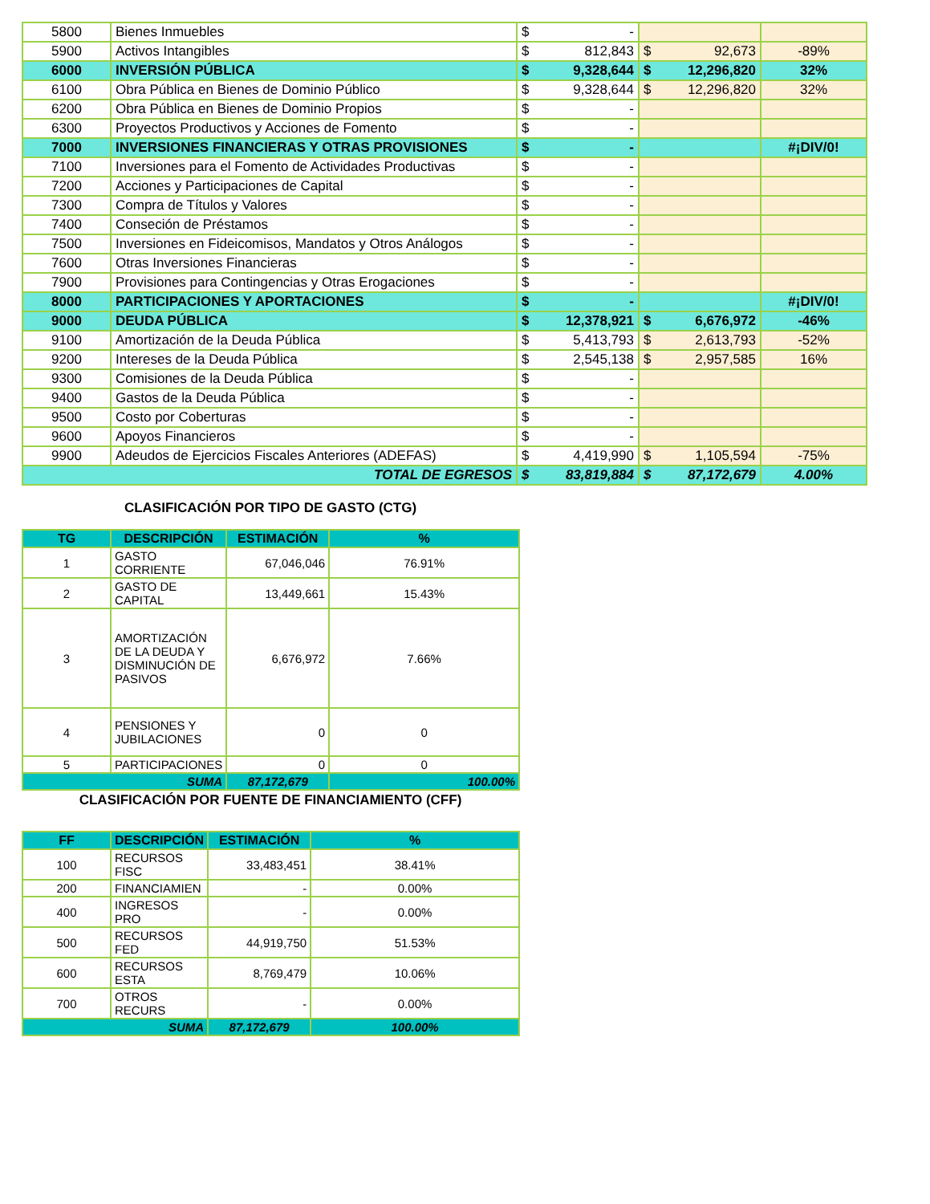| 5800 | Bienes Inmuebles | $ | - | | | |
| 5900 | Activos Intangibles | $ | 812,843 | $ | 92,673 | -89% |
| 6000 | INVERSIÓN PÚBLICA | $ | 9,328,644 | $ | 12,296,820 | 32% |
| 6100 | Obra Pública en Bienes de Dominio Público | $ | 9,328,644 | $ | 12,296,820 | 32% |
| 6200 | Obra Pública en Bienes de Dominio Propios | $ | - | | | |
| 6300 | Proyectos Productivos y Acciones de Fomento | $ | - | | | |
| 7000 | INVERSIONES FINANCIERAS Y OTRAS PROVISIONES | $ | - | | | #¡DIV/0! |
| 7100 | Inversiones para el Fomento de Actividades Productivas | $ | - | | | |
| 7200 | Acciones y Participaciones de Capital | $ | - | | | |
| 7300 | Compra de Títulos y Valores | $ | - | | | |
| 7400 | Conseción de Préstamos | $ | - | | | |
| 7500 | Inversiones en Fideicomisos, Mandatos y Otros Análogos | $ | - | | | |
| 7600 | Otras Inversiones Financieras | $ | - | | | |
| 7900 | Provisiones para Contingencias y Otras Erogaciones | $ | - | | | |
| 8000 | PARTICIPACIONES Y APORTACIONES | $ | - | | | #¡DIV/0! |
| 9000 | DEUDA PÚBLICA | $ | 12,378,921 | $ | 6,676,972 | -46% |
| 9100 | Amortización de la Deuda Pública | $ | 5,413,793 | $ | 2,613,793 | -52% |
| 9200 | Intereses de la Deuda Pública | $ | 2,545,138 | $ | 2,957,585 | 16% |
| 9300 | Comisiones de la Deuda Pública | $ | - | | | |
| 9400 | Gastos de la Deuda Pública | $ | - | | | |
| 9500 | Costo por Coberturas | $ | - | | | |
| 9600 | Apoyos Financieros | $ | - | | | |
| 9900 | Adeudos de Ejercicios Fiscales Anteriores (ADEFAS) | $ | 4,419,990 | $ | 1,105,594 | -75% |
| TOTAL DE EGRESOS | | $ | 83,819,884 | $ | 87,172,679 | 4.00% |
CLASIFICACIÓN POR TIPO DE GASTO (CTG)
| TG | DESCRIPCIÓN | ESTIMACIÓN | % |
| --- | --- | --- | --- |
| 1 | GASTO CORRIENTE | 67,046,046 | 76.91% |
| 2 | GASTO DE CAPITAL | 13,449,661 | 15.43% |
| 3 | AMORTIZACIÓN DE LA DEUDA Y DISMINUCIÓN DE PASIVOS | 6,676,972 | 7.66% |
| 4 | PENSIONES Y JUBILACIONES | 0 | 0 |
| 5 | PARTICIPACIONES | 0 | 0 |
| SUMA | | 87,172,679 | 100.00% |
CLASIFICACIÓN POR FUENTE DE FINANCIAMIENTO (CFF)
| FF | DESCRIPCIÓN | ESTIMACIÓN | % |
| --- | --- | --- | --- |
| 100 | RECURSOS FISC | 33,483,451 | 38.41% |
| 200 | FINANCIAMIEN | - | 0.00% |
| 400 | INGRESOS PRO | - | 0.00% |
| 500 | RECURSOS FED | 44,919,750 | 51.53% |
| 600 | RECURSOS ESTA | 8,769,479 | 10.06% |
| 700 | OTROS RECURS | - | 0.00% |
| SUMA | | 87,172,679 | 100.00% |